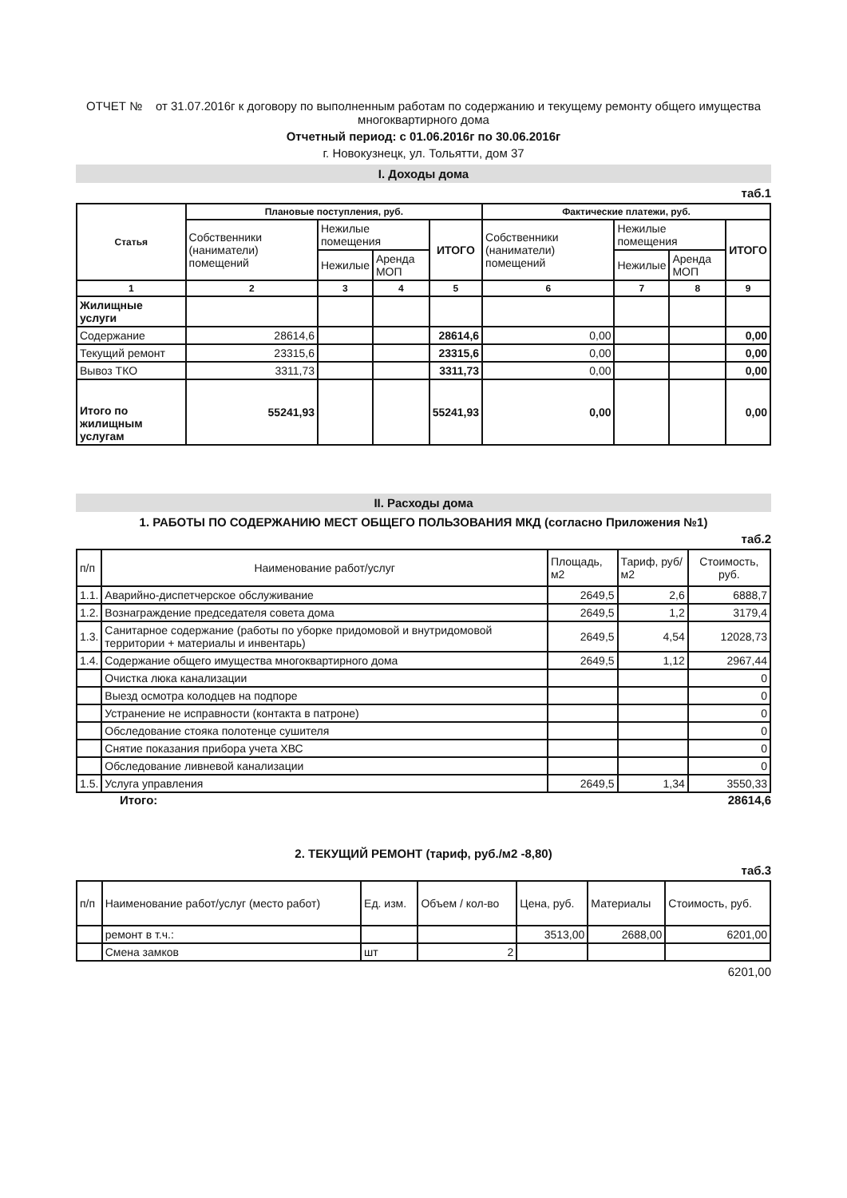ОТЧЕТ № от 31.07.2016г к договору по выполненным работам по содержанию и текущему ремонту общего имущества многоквартирного дома
Отчетный период: с 01.06.2016г по 30.06.2016г
г. Новокузнецк, ул. Тольятти, дом 37
I. Доходы дома
таб.1
| Статья | Плановые поступления, руб. | | | | Фактические платежи, руб. | | | |
| --- | --- | --- | --- | --- | --- | --- | --- | --- |
| | Собственники (наниматели) помещений | Нежилые помещения | | ИТОГО | Собственники (наниматели) помещений | Нежилые помещения | | ИТОГО |
| | | Нежилые | Аренда МОП | | | Нежилые | Аренда МОП | |
| 1 | 2 | 3 | 4 | 5 | 6 | 7 | 8 | 9 |
| Жилищные услуги | | | | | | | | |
| Содержание | 28614,6 | | | 28614,6 | 0,00 | | | 0,00 |
| Текущий ремонт | 23315,6 | | | 23315,6 | 0,00 | | | 0,00 |
| Вывоз ТКО | 3311,73 | | | 3311,73 | 0,00 | | | 0,00 |
| Итого по жилищным услугам | 55241,93 | | | 55241,93 | 0,00 | | | 0,00 |
II. Расходы дома
1. РАБОТЫ ПО СОДЕРЖАНИЮ МЕСТ ОБЩЕГО ПОЛЬЗОВАНИЯ МКД (согласно Приложения №1)
таб.2
| п/п | Наименование работ/услуг | Площадь, м2 | Тариф, руб/м2 | Стоимость, руб. |
| 1.1. | Аварийно-диспетчерское обслуживание | 2649,5 | 2,6 | 6888,7 |
| 1.2. | Вознаграждение председателя совета дома | 2649,5 | 1,2 | 3179,4 |
| 1.3. | Санитарное содержание (работы по уборке придомовой и внутридомовой территории + материалы и инвентарь) | 2649,5 | 4,54 | 12028,73 |
| 1.4. | Содержание общего имущества многоквартирного дома | 2649,5 | 1,12 | 2967,44 |
| | Очистка люка канализации | | | 0 |
| | Выезд осмотра колодцев на подпоре | | | 0 |
| | Устранение не исправности (контакта в патроне) | | | 0 |
| | Обследование стояка полотенце сушителя | | | 0 |
| | Снятие показания прибора учета ХВС | | | 0 |
| | Обследование ливневой канализации | | | 0 |
| 1.5. | Услуга управления | 2649,5 | 1,34 | 3550,33 |
Итого: 28614,6
2. ТЕКУЩИЙ РЕМОНТ (тариф, руб./м2 -8,80)
таб.3
| п/п | Наименование работ/услуг (место работ) | Ед. изм. | Объем / кол-во | Цена, руб. | Материалы | Стоимость, руб. |
| | ремонт в т.ч.: | | | 3513,00 | 2688,00 | 6201,00 |
| | Смена замков | шт | 2 | | | |
6201,00